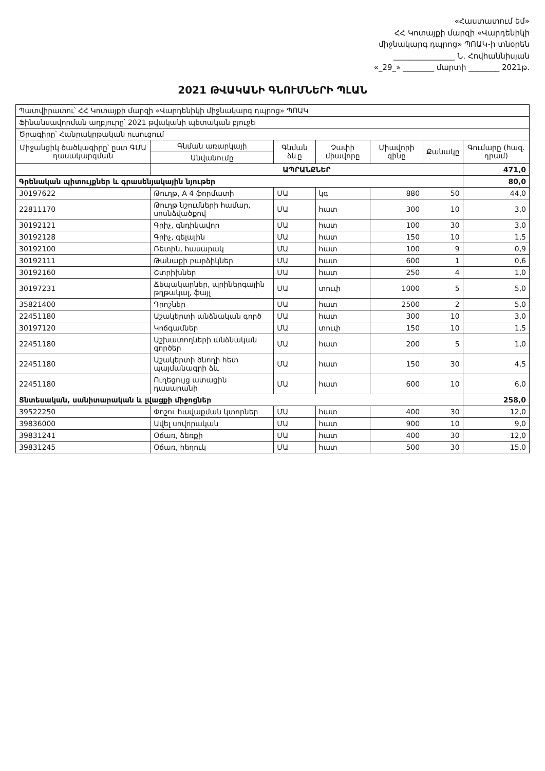«Հաստատում եմ»
ՀՀ Կոտայքի մարզի «Վարդենիկի
միջնակարգ դպրոց» ՊՈԱԿ-ի տնօրեն
________________ Ն. Հովհաննիսյան
«_29_» ________ մարտի ________ 2021թ.
2021 ԹՎԱԿԱՆԻ ԳՆՈՒՄՆԵՐԻ ՊԼԱՆ
| Պատվիրատու՝ ՀՀ Կոտայքի մարզի «Վարդենիկի միջնակարգ դպրոց» ՊՈԱԿ | | | | | | |
| Ֆինանսավորման աղբյուրը՝ 2021 թվականի պետական բյուջե | | | | | | |
| Ծրագիրը՝ Հանրակրթական ուսուցում | | | | | | |
| Միջանցիկ ծածկագիրը՝ ըստ ԳՄԱ դասակարգման | Գնման առարկայի | Գնման ձևը | Չափի միավորը | Միավորի գինը | Քանակը | Գումարը (հազ. դրամ) |
| | Անվանումը | | | | | |
| | ԱՊՐԱՆՔՆԵՐ | | | | | 471,0 |
| Գրենական պիտույքներ և գրասենյակային նյութեր | | | | | | 80,0 |
| 30197622 | Թուղթ, A 4 ֆորմատի | ՄԱ | կգ | 880 | 50 | 44,0 |
| 22811170 | Թուղթ նշումների համար, սոսնձվածքով | ՄԱ | հատ | 300 | 10 | 3,0 |
| 30192121 | Գրիչ, գնդիկավոր | ՄԱ | հատ | 100 | 30 | 3,0 |
| 30192128 | Գրիչ, գելային | ՄԱ | հատ | 150 | 10 | 1,5 |
| 30192100 | Ռետին, հասարակ | ՄԱ | հատ | 100 | 9 | 0,9 |
| 30192111 | Թանաքի բարձիկներ | ՄԱ | հատ | 600 | 1 | 0,6 |
| 30192160 | Շտրիխներ | ՄԱ | հատ | 250 | 4 | 1,0 |
| 30197231 | Ճեպակարներ, պրիներգային թղթակալ, ֆայլ | ՄԱ | տուփ | 1000 | 5 | 5,0 |
| 35821400 | Դրոշներ | ՄԱ | հատ | 2500 | 2 | 5,0 |
| 22451180 | Աշակերտի անձնական գործ | ՄԱ | հատ | 300 | 10 | 3,0 |
| 30197120 | Կոճգամներ | ՄԱ | տուփ | 150 | 10 | 1,5 |
| 22451180 | Աշխատողների անձնական գործեր | ՄԱ | հատ | 200 | 5 | 1,0 |
| 22451180 | Աշակերտի ծնողի հետ պայմանագրի ձև | ՄԱ | հատ | 150 | 30 | 4,5 |
| 22451180 | Ուղեցույց ատացին դասարանի | ՄԱ | հատ | 600 | 10 | 6,0 |
| Տնտեսական, սանիտարական և լվացքի միջոցներ | | | | | | 258,0 |
| 39522250 | Փոշու հավաքման կտորներ | ՄԱ | հատ | 400 | 30 | 12,0 |
| 39836000 | Ավել սովորական | ՄԱ | հատ | 900 | 10 | 9,0 |
| 39831241 | Օճառ, ձեռքի | ՄԱ | հատ | 400 | 30 | 12,0 |
| 39831245 | Օճառ, հեղուկ | ՄԱ | հատ | 500 | 30 | 15,0 |